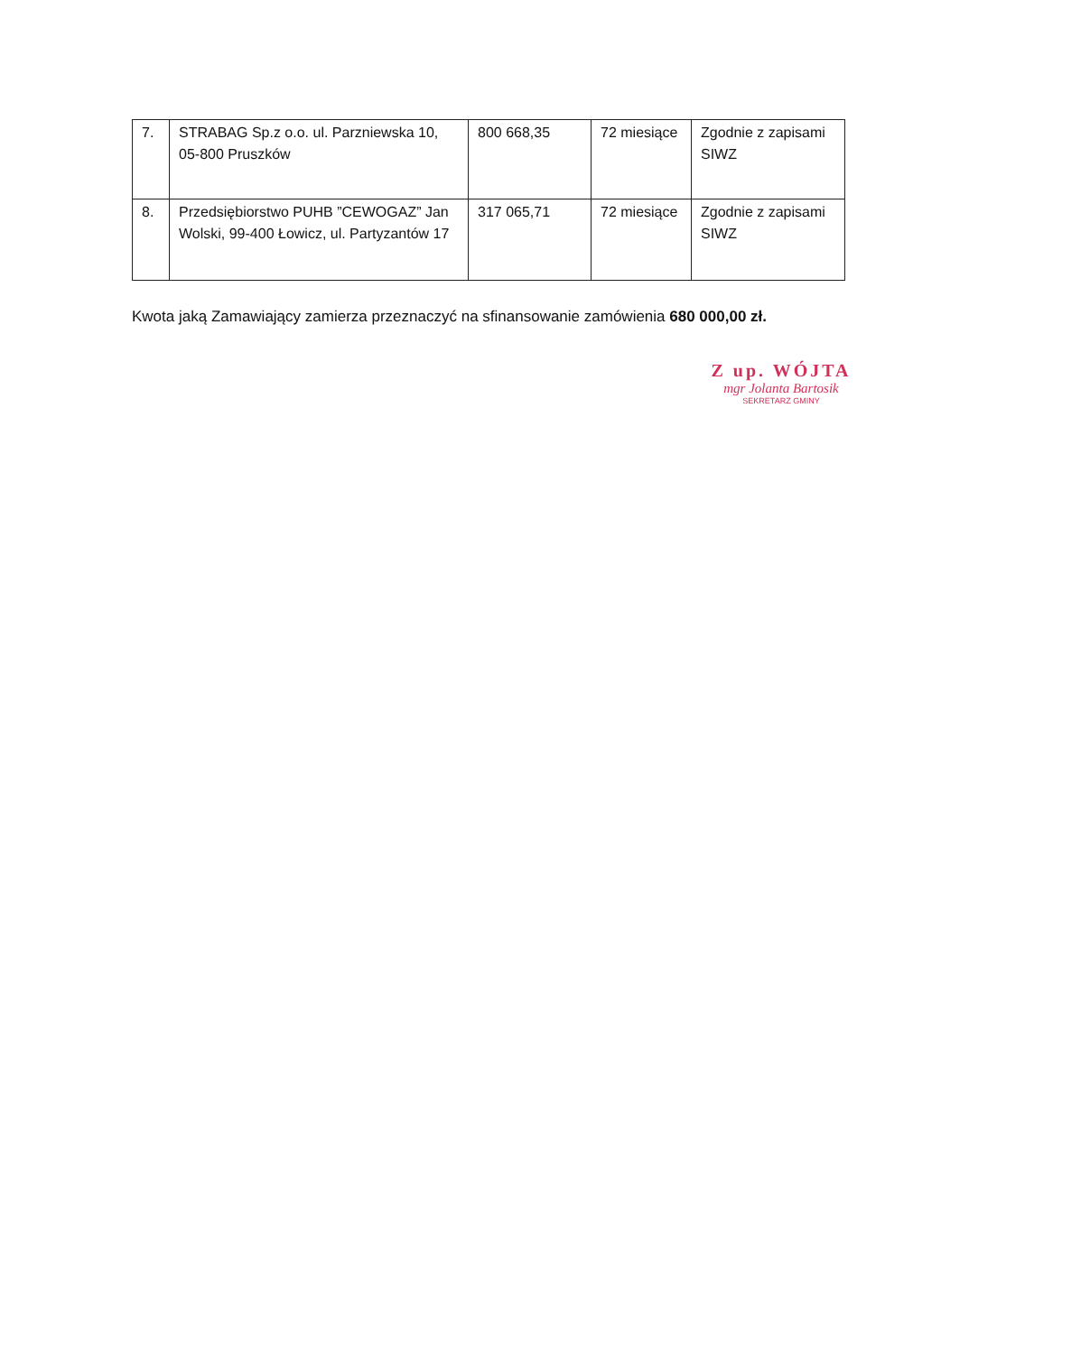| 7. | STRABAG Sp.z o.o. ul. Parzniewska 10, 05-800 Pruszków | 800 668,35 | 72 miesiące | Zgodnie z zapisami SIWZ |
| 8. | Przedsiębiorstwo PUHB ”CEWOGAZ” Jan Wolski, 99-400 Łowicz, ul. Partyzantów 17 | 317 065,71 | 72 miesiące | Zgodnie z zapisami SIWZ |
Kwota jaką Zamawiający zamierza przeznaczyć na sfinansowanie zamówienia 680 000,00 zł.
Z up. WÓJTA
mgr Jolanta Bartosik
SEKRETARZ GMINY